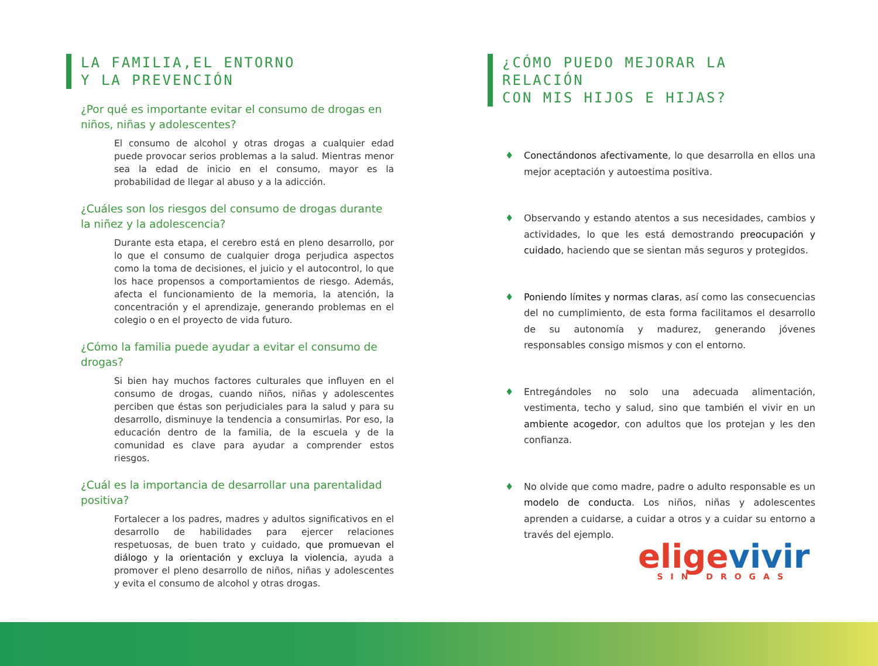LA FAMILIA,EL ENTORNO
Y LA PREVENCIÓN
¿Por qué es importante evitar el consumo de drogas en niños, niñas y adolescentes?
El consumo de alcohol y otras drogas a cualquier edad puede provocar serios problemas a la salud. Mientras menor sea la edad de inicio en el consumo, mayor es la probabilidad de llegar al abuso y a la adicción.
¿Cuáles son los riesgos del consumo de drogas durante la niñez y la adolescencia?
Durante esta etapa, el cerebro está en pleno desarrollo, por lo que el consumo de cualquier droga perjudica aspectos como la toma de decisiones, el juicio y el autocontrol, lo que los hace propensos a comportamientos de riesgo. Además, afecta el funcionamiento de la memoria, la atención, la concentración y el aprendizaje, generando problemas en el colegio o en el proyecto de vida futuro.
¿Cómo la familia puede ayudar a evitar el consumo de drogas?
Si bien hay muchos factores culturales que influyen en el consumo de drogas, cuando niños, niñas y adolescentes perciben que éstas son perjudiciales para la salud y para su desarrollo, disminuye la tendencia a consumirlas. Por eso, la educación dentro de la familia, de la escuela y de la comunidad es clave para ayudar a comprender estos riesgos.
¿Cuál es la importancia de desarrollar una parentalidad positiva?
Fortalecer a los padres, madres y adultos significativos en el desarrollo de habilidades para ejercer relaciones respetuosas, de buen trato y cuidado, que promuevan el diálogo y la orientación y excluya la violencia, ayuda a promover el pleno desarrollo de niños, niñas y adolescentes y evita el consumo de alcohol y otras drogas.
¿CÓMO PUEDO MEJORAR LA RELACIÓN
CON MIS HIJOS E HIJAS?
♦ Conectándonos afectivamente, lo que desarrolla en ellos una mejor aceptación y autoestima positiva.
♦ Observando y estando atentos a sus necesidades, cambios y actividades, lo que les está demostrando preocupación y cuidado, haciendo que se sientan más seguros y protegidos.
♦ Poniendo límites y normas claras, así como las consecuencias del no cumplimiento, de esta forma facilitamos el desarrollo de su autonomía y madurez, generando jóvenes responsables consigo mismos y con el entorno.
♦ Entregándoles no solo una adecuada alimentación, vestimenta, techo y salud, sino que también el vivir en un ambiente acogedor, con adultos que los protejan y les den confianza.
♦ No olvide que como madre, padre o adulto responsable es un modelo de conducta. Los niños, niñas y adolescentes aprenden a cuidarse, a cuidar a otros y a cuidar su entorno a través del ejemplo.
elige vivir
SIN DROGAS